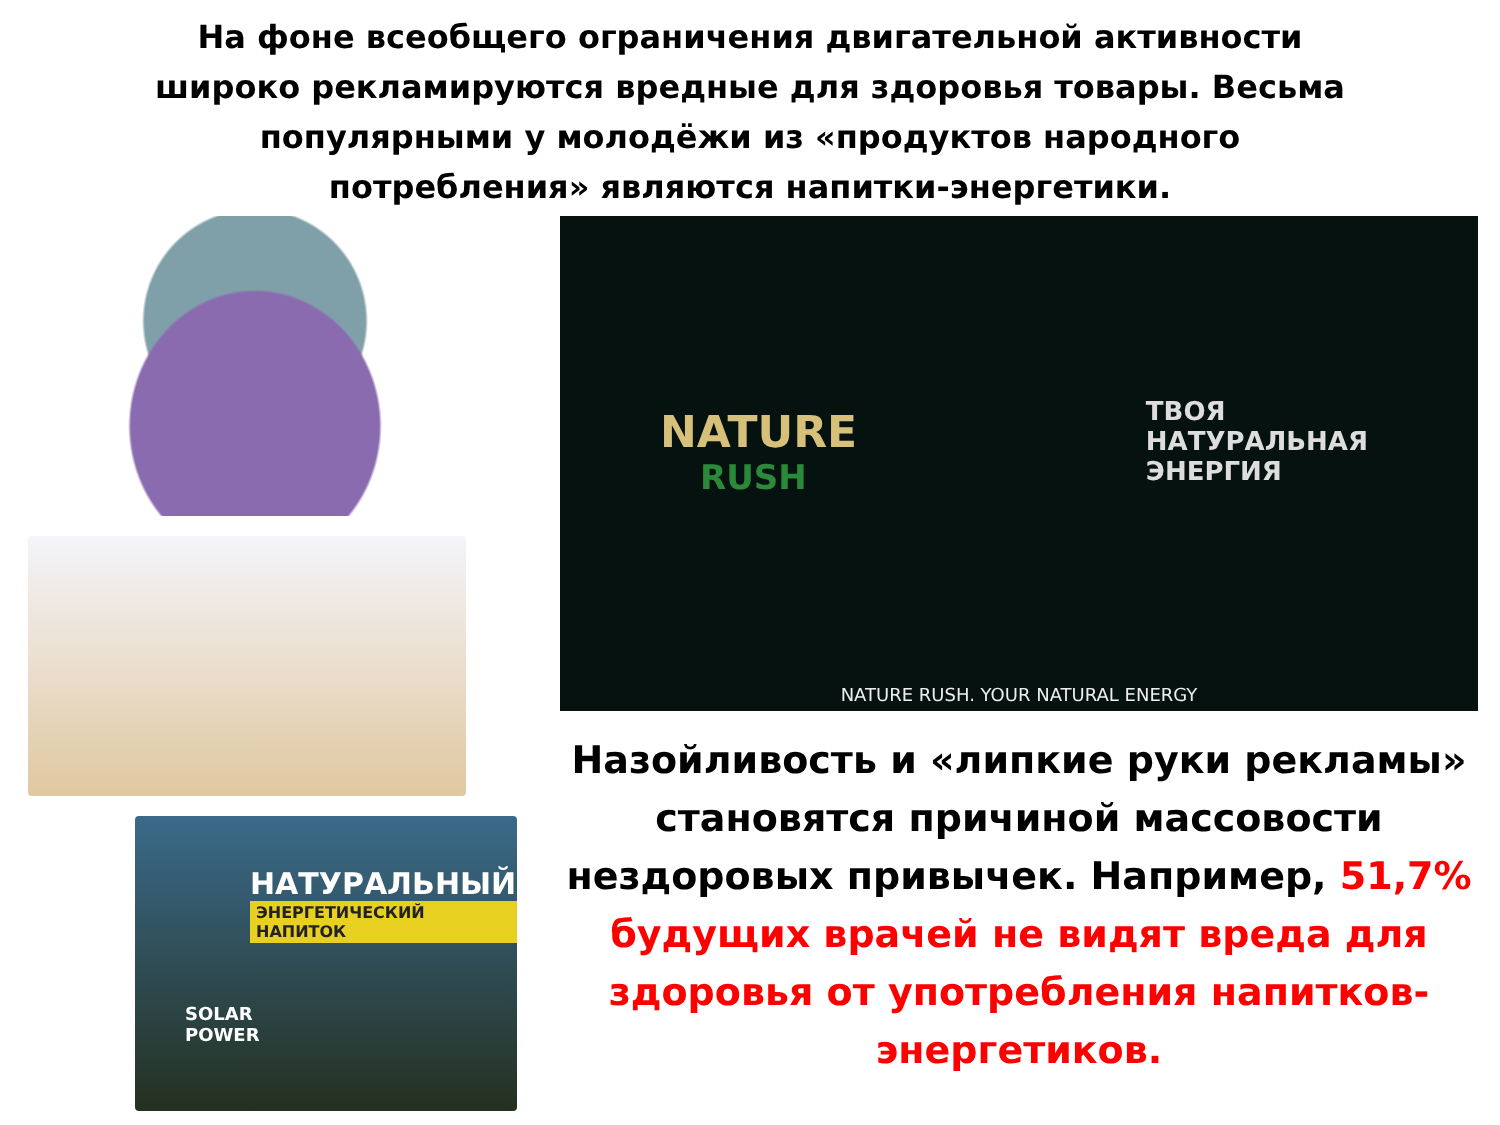На фоне всеобщего ограничения двигательной активности широко рекламируются вредные для здоровья товары. Весьма популярными у молодёжи из «продуктов народного потребления» являются напитки-энергетики.
НАТУРАЛЬНЫЙ
ЭНЕРГЕТИЧЕСКИЙ НАПИТОК
SOLAR
POWER
NATURE
RUSH
ТВОЯ
НАТУРАЛЬНАЯ
ЭНЕРГИЯ
NATURE RUSH. YOUR NATURAL ENERGY
Назойливость и «липкие руки рекламы» становятся причиной массовости нездоровых привычек. Например, 51,7% будущих врачей не видят вреда для здоровья от употребления напитков-энергетиков.